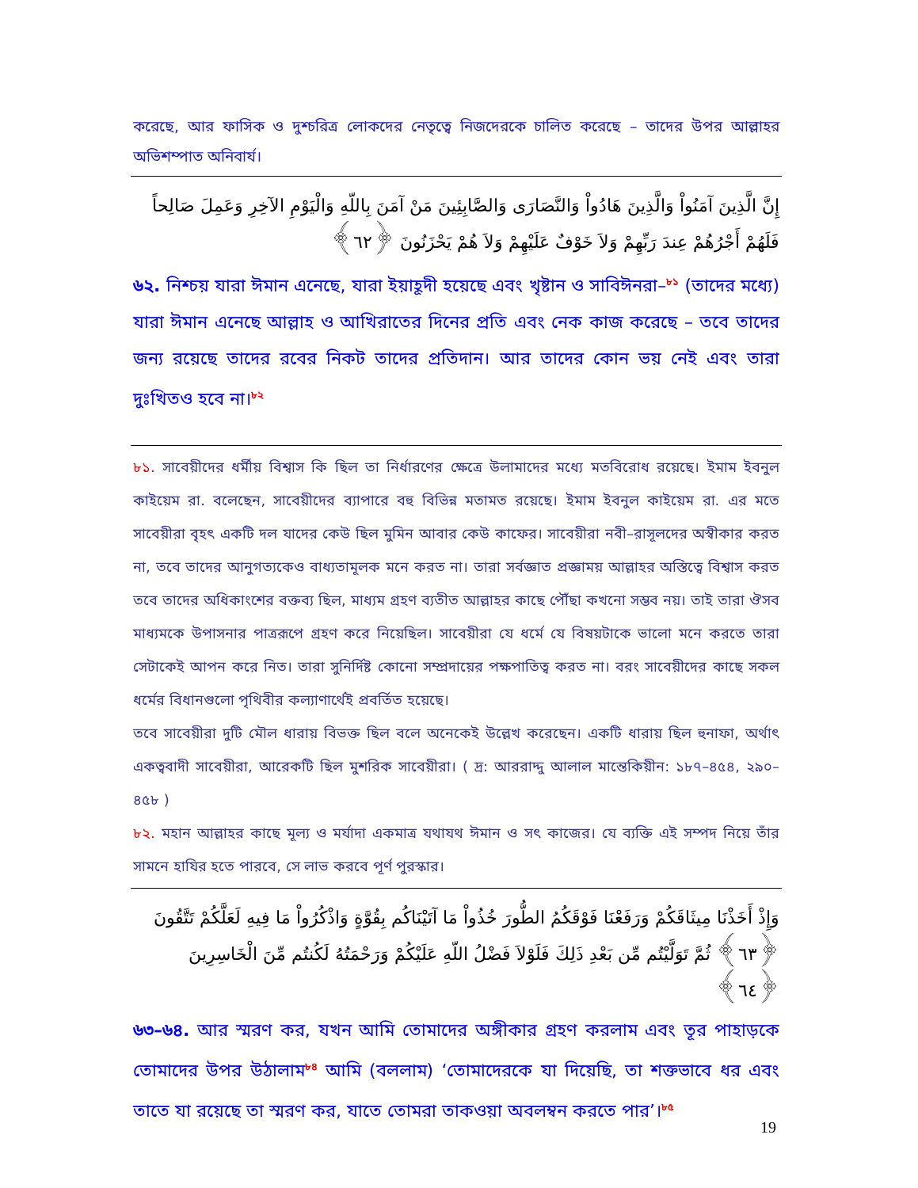করেছে, আর ফাসিক ও দুশ্চরিত্র লোকদের নেতৃত্বে নিজদেরকে চালিত করেছে – তাদের উপর আল্লাহর অভিশম্পাত অনিবার্য।
إِنَّ الَّذِينَ آمَنُواْ وَالَّذِينَ هَادُواْ وَالنَّصَارَى وَالصَّابِئِينَ مَنْ آمَنَ بِاللّهِ وَالْيَوْمِ الآخِرِ وَعَمِلَ صَالِحاً فَلَهُمْ أَجْرُهُمْ عِندَ رَبِّهِمْ وَلاَ خَوْفٌ عَلَيْهِمْ وَلاَ هُمْ يَحْزَنُونَ ﴿٦٢﴾
৬২. নিশ্চয় যারা ঈমান এনেছে, যারা ইয়াহূদী হয়েছে এবং খৃষ্টান ও সাবিঈনরা–<sup>৮১</sup> (তাদের মধ্যে) যারা ঈমান এনেছে আল্লাহ ও আখিরাতের দিনের প্রতি এবং নেক কাজ করেছে – তবে তাদের জন্য রয়েছে তাদের রবের নিকট তাদের প্রতিদান। আর তাদের কোন ভয় নেই এবং তারা দুঃখিতও হবে না।<sup>৮২</sup>
৮১. সাবেয়ীদের ধর্মীয় বিশ্বাস কি ছিল তা নির্ধারণের ক্ষেত্রে উলামাদের মধ্যে মতবিরোধ রয়েছে। ইমাম ইবনুল কাইয়েম রা. বলেছেন, সাবেয়ীদের ব্যাপারে বহু বিভিন্ন মতামত রয়েছে। ইমাম ইবনুল কাইয়েম রা. এর মতে সাবেয়ীরা বৃহৎ একটি দল যাদের কেউ ছিল মুমিন আবার কেউ কাফের। সাবেয়ীরা নবী–রাসূলদের অস্বীকার করত না, তবে তাদের আনুগত্যকেও বাধ্যতামূলক মনে করত না। তারা সর্বজ্ঞাত প্রজ্ঞাময় আল্লাহর অস্তিত্বে বিশ্বাস করত তবে তাদের অধিকাংশের বক্তব্য ছিল, মাধ্যম গ্রহণ ব্যতীত আল্লাহর কাছে পৌঁছা কখনো সম্ভব নয়। তাই তারা ঔসব মাধ্যমকে উপাসনার পাত্ররূপে গ্রহণ করে নিয়েছিল। সাবেয়ীরা যে ধর্মে যে বিষয়টাকে ভালো মনে করতে তারা সেটাকেই আপন করে নিত। তারা সুনির্দিষ্ট কোনো সম্প্রদায়ের পক্ষপাতিত্ব করত না। বরং সাবেয়ীদের কাছে সকল ধর্মের বিধানগুলো পৃথিবীর কল্যাণার্থেই প্রবর্তিত হয়েছে।
তবে সাবেয়ীরা দুটি মৌল ধারায় বিভক্ত ছিল বলে অনেকেই উল্লেখ করেছেন। একটি ধারায় ছিল হুনাফা, অর্থাৎ একত্ববাদী সাবেয়ীরা, আরেকটি ছিল মুশরিক সাবেয়ীরা। ( দ্র: আররাদ্দু আলাল মান্তেকিয়ীন: ১৮৭–৪৫৪, ২৯০–৪৫৮ )
৮২. মহান আল্লাহর কাছে মূল্য ও মর্যাদা একমাত্র যথাযথ ঈমান ও সৎ কাজের। যে ব্যক্তি এই সম্পদ নিয়ে তাঁর সামনে হাযির হতে পারবে, সে লাভ করবে পূর্ণ পুরস্কার।
وَإِذْ أَخَذْنَا مِيثَاقَكُمْ وَرَفَعْنَا فَوْقَكُمُ الطُّورَ خُذُواْ مَا آتَيْنَاكُم بِقُوَّةٍ وَاذْكُرُواْ مَا فِيهِ لَعَلَّكُمْ تَتَّقُونَ ﴿٦٣﴾ ثُمَّ تَوَلَّيْتُم مِّن بَعْدِ ذَلِكَ فَلَوْلاَ فَضْلُ اللّهِ عَلَيْكُمْ وَرَحْمَتُهُ لَكُنتُم مِّنَ الْخَاسِرِينَ ﴿٦٤﴾
৬৩–৬৪. আর স্মরণ কর, যখন আমি তোমাদের অঙ্গীকার গ্রহণ করলাম এবং তূর পাহাড়কে তোমাদের উপর উঠালাম<sup>৮৪</sup> আমি (বললাম) ‘তোমাদেরকে যা দিয়েছি, তা শক্তভাবে ধর এবং তাতে যা রয়েছে তা স্মরণ কর, যাতে তোমরা তাকওয়া অবলম্বন করতে পার’।<sup>৮৫</sup>
19